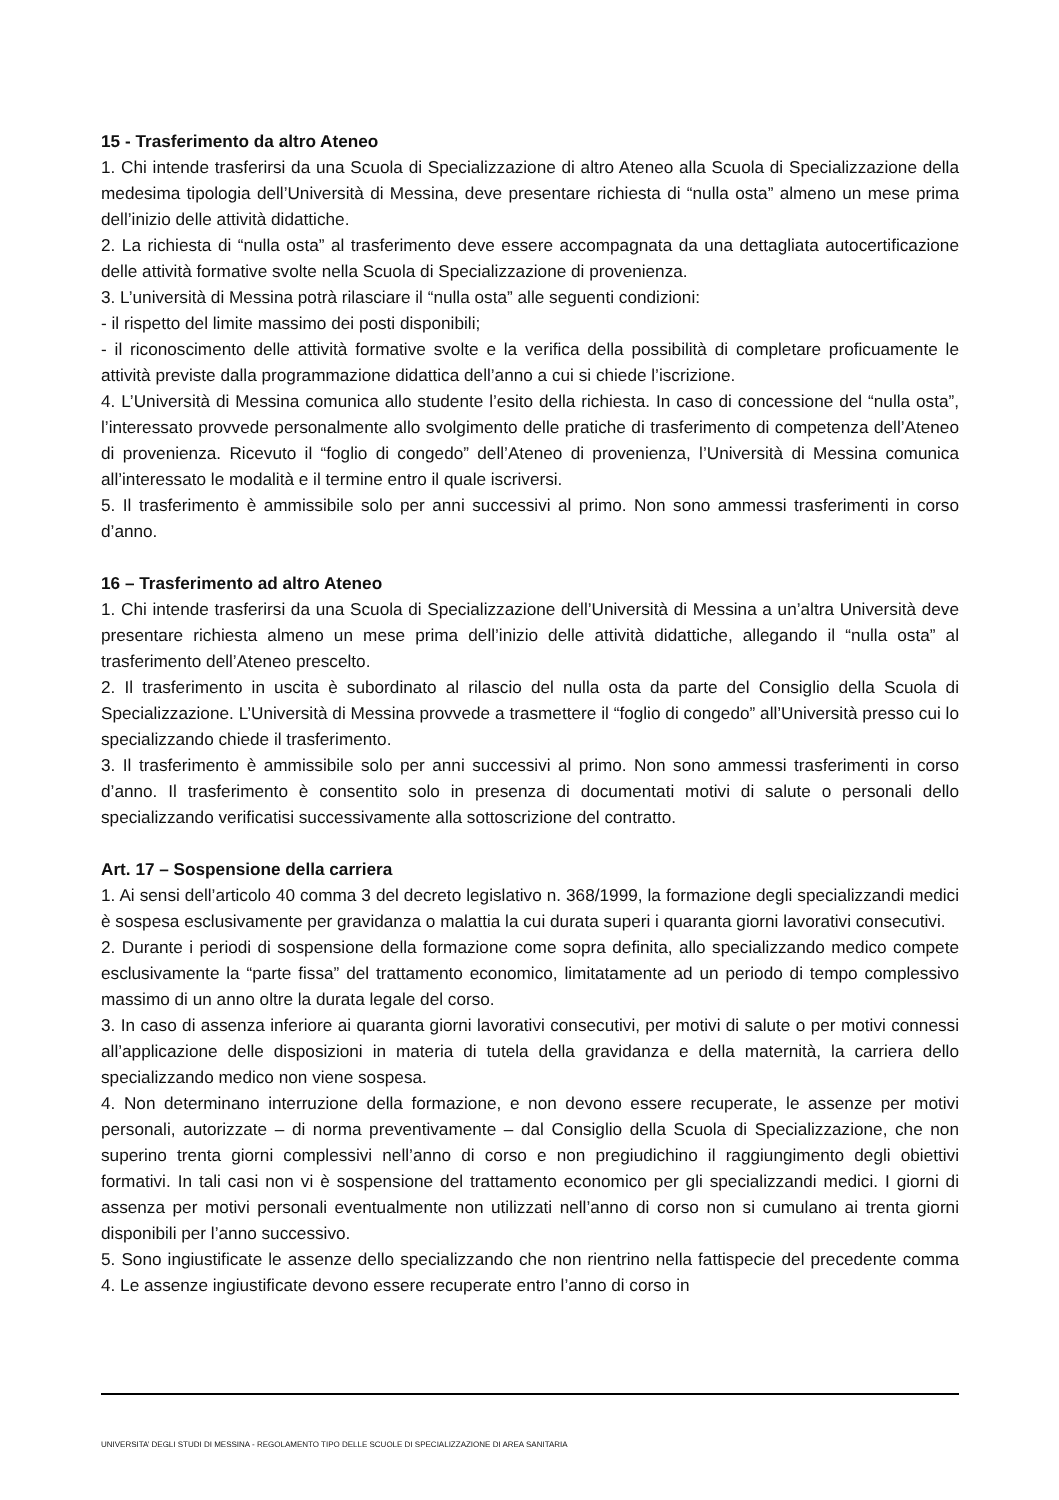15 - Trasferimento da altro Ateneo
1. Chi intende trasferirsi da una Scuola di Specializzazione di altro Ateneo alla Scuola di Specializzazione della medesima tipologia dell’Università di Messina, deve presentare richiesta di “nulla osta” almeno un mese prima dell’inizio delle attività didattiche.
2. La richiesta di “nulla osta” al trasferimento deve essere accompagnata da una dettagliata autocertificazione delle attività formative svolte nella Scuola di Specializzazione di provenienza.
3. L’università di Messina potrà rilasciare il “nulla osta” alle seguenti condizioni:
- il rispetto del limite massimo dei posti disponibili;
- il riconoscimento delle attività formative svolte e la verifica della possibilità di completare proficuamente le attività previste dalla programmazione didattica dell’anno a cui si chiede l’iscrizione.
4. L’Università di Messina comunica allo studente l’esito della richiesta. In caso di concessione del “nulla osta”, l’interessato provvede personalmente allo svolgimento delle pratiche di trasferimento di competenza dell’Ateneo di provenienza. Ricevuto il “foglio di congedo” dell’Ateneo di provenienza, l’Università di Messina comunica all’interessato le modalità e il termine entro il quale iscriversi.
5. Il trasferimento è ammissibile solo per anni successivi al primo. Non sono ammessi trasferimenti in corso d’anno.
16 – Trasferimento ad altro Ateneo
1. Chi intende trasferirsi da una Scuola di Specializzazione dell’Università di Messina a un’altra Università deve presentare richiesta almeno un mese prima dell’inizio delle attività didattiche, allegando il “nulla osta” al trasferimento dell’Ateneo prescelto.
2. Il trasferimento in uscita è subordinato al rilascio del nulla osta da parte del Consiglio della Scuola di Specializzazione. L’Università di Messina provvede a trasmettere il “foglio di congedo” all’Università presso cui lo specializzando chiede il trasferimento.
3. Il trasferimento è ammissibile solo per anni successivi al primo. Non sono ammessi trasferimenti in corso d’anno. Il trasferimento è consentito solo in presenza di documentati motivi di salute o personali dello specializzando verificatisi successivamente alla sottoscrizione del contratto.
Art. 17 – Sospensione della carriera
1. Ai sensi dell’articolo 40 comma 3 del decreto legislativo n. 368/1999, la formazione degli specializzandi medici è sospesa esclusivamente per gravidanza o malattia la cui durata superi i quaranta giorni lavorativi consecutivi.
2. Durante i periodi di sospensione della formazione come sopra definita, allo specializzando medico compete esclusivamente la “parte fissa” del trattamento economico, limitatamente ad un periodo di tempo complessivo massimo di un anno oltre la durata legale del corso.
3. In caso di assenza inferiore ai quaranta giorni lavorativi consecutivi, per motivi di salute o per motivi connessi all’applicazione delle disposizioni in materia di tutela della gravidanza e della maternità, la carriera dello specializzando medico non viene sospesa.
4. Non determinano interruzione della formazione, e non devono essere recuperate, le assenze per motivi personali, autorizzate – di norma preventivamente – dal Consiglio della Scuola di Specializzazione, che non superino trenta giorni complessivi nell’anno di corso e non pregiudichino il raggiungimento degli obiettivi formativi. In tali casi non vi è sospensione del trattamento economico per gli specializzandi medici. I giorni di assenza per motivi personali eventualmente non utilizzati nell’anno di corso non si cumulano ai trenta giorni disponibili per l’anno successivo.
5. Sono ingiustificate le assenze dello specializzando che non rientrino nella fattispecie del precedente comma 4. Le assenze ingiustificate devono essere recuperate entro l’anno di corso in
UNIVERSITA’ DEGLI STUDI DI MESSINA - REGOLAMENTO TIPO DELLE SCUOLE DI SPECIALIZZAZIONE DI AREA SANITARIA